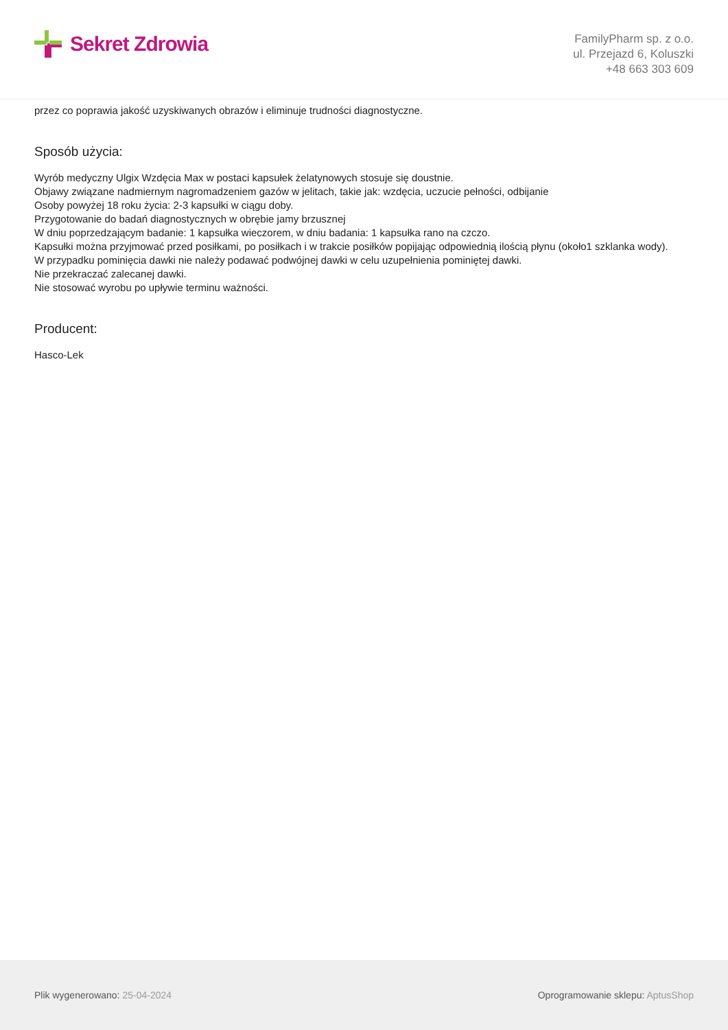Sekret Zdrowia
FamilyPharm sp. z o.o.
ul. Przejazd 6, Koluszki
+48 663 303 609
przez co poprawia jakość uzyskiwanych obrazów i eliminuje trudności diagnostyczne.
Sposób użycia:
Wyrób medyczny Ulgix Wzdęcia Max w postaci kapsułek żelatynowych stosuje się doustnie.
Objawy związane nadmiernym nagromadzeniem gazów w jelitach, takie jak: wzdęcia, uczucie pełności, odbijanie
Osoby powyżej 18 roku życia: 2-3 kapsułki w ciągu doby.
Przygotowanie do badań diagnostycznych w obrębie jamy brzusznej
W dniu poprzedzającym badanie: 1 kapsułka wieczorem, w dniu badania: 1 kapsułka rano na czczo.
Kapsułki można przyjmować przed posiłkami, po posiłkach i w trakcie posiłków popijając odpowiednią ilością płynu (około1 szklanka wody).
W przypadku pominięcia dawki nie należy podawać podwójnej dawki w celu uzupełnienia pominiętej dawki.
Nie przekraczać zalecanej dawki.
Nie stosować wyrobu po upływie terminu ważności.
Producent:
Hasco-Lek
Plik wygenerowano: 25-04-2024
Oprogramowanie sklepu: AptusShop